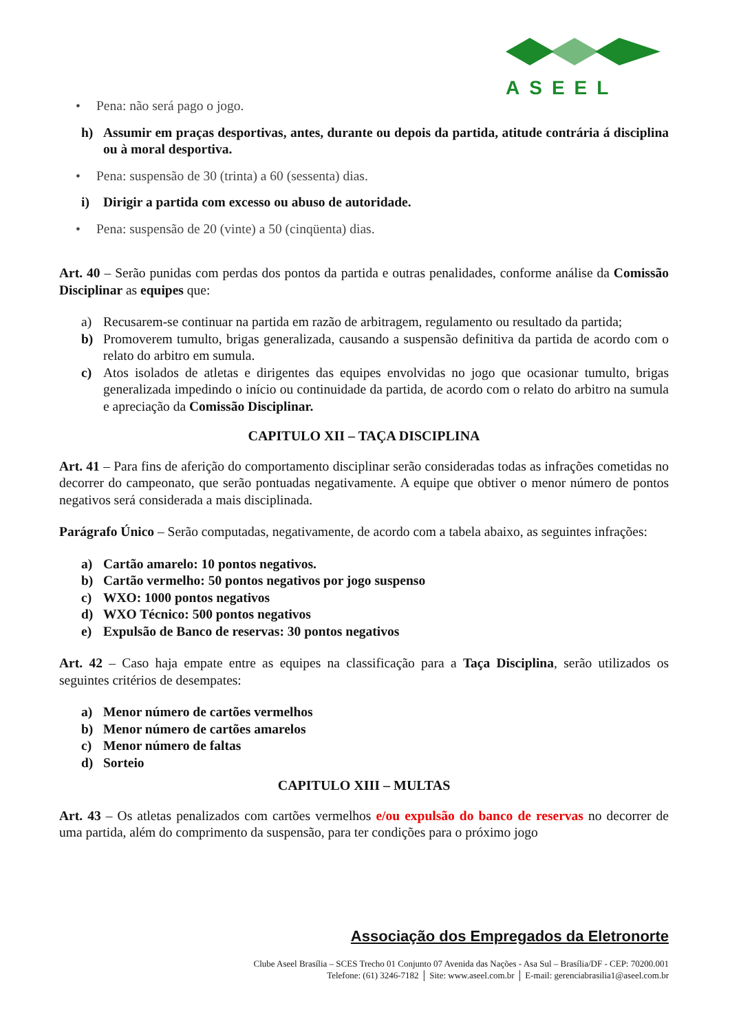ASEEL
• Pena: não será pago o jogo.
h) Assumir em praças desportivas, antes, durante ou depois da partida, atitude contrária á disciplina ou à moral desportiva.
• Pena: suspensão de 30 (trinta) a 60 (sessenta) dias.
i) Dirigir a partida com excesso ou abuso de autoridade.
• Pena: suspensão de 20 (vinte) a 50 (cinqüenta) dias.
Art. 40 – Serão punidas com perdas dos pontos da partida e outras penalidades, conforme análise da Comissão Disciplinar as equipes que:
a) Recusarem-se continuar na partida em razão de arbitragem, regulamento ou resultado da partida;
b) Promoverem tumulto, brigas generalizada, causando a suspensão definitiva da partida de acordo com o relato do arbitro em sumula.
c) Atos isolados de atletas e dirigentes das equipes envolvidas no jogo que ocasionar tumulto, brigas generalizada impedindo o início ou continuidade da partida, de acordo com o relato do arbitro na sumula e apreciação da Comissão Disciplinar.
CAPITULO XII – TAÇA DISCIPLINA
Art. 41 – Para fins de aferição do comportamento disciplinar serão consideradas todas as infrações cometidas no decorrer do campeonato, que serão pontuadas negativamente. A equipe que obtiver o menor número de pontos negativos será considerada a mais disciplinada.
Parágrafo Único – Serão computadas, negativamente, de acordo com a tabela abaixo, as seguintes infrações:
a) Cartão amarelo: 10 pontos negativos.
b) Cartão vermelho: 50 pontos negativos por jogo suspenso
c) WXO: 1000 pontos negativos
d) WXO Técnico: 500 pontos negativos
e) Expulsão de Banco de reservas: 30 pontos negativos
Art. 42 – Caso haja empate entre as equipes na classificação para a Taça Disciplina, serão utilizados os seguintes critérios de desempates:
a) Menor número de cartões vermelhos
b) Menor número de cartões amarelos
c) Menor número de faltas
d) Sorteio
CAPITULO XIII – MULTAS
Art. 43 – Os atletas penalizados com cartões vermelhos e/ou expulsão do banco de reservas no decorrer de uma partida, além do comprimento da suspensão, para ter condições para o próximo jogo
Associação dos Empregados da Eletronorte
Clube Aseel Brasília – SCES Trecho 01 Conjunto 07 Avenida das Nações - Asa Sul – Brasília/DF - CEP: 70200.001
Telefone: (61) 3246-7182 │ Site: www.aseel.com.br │ E-mail: gerenciabrasilia1@aseel.com.br